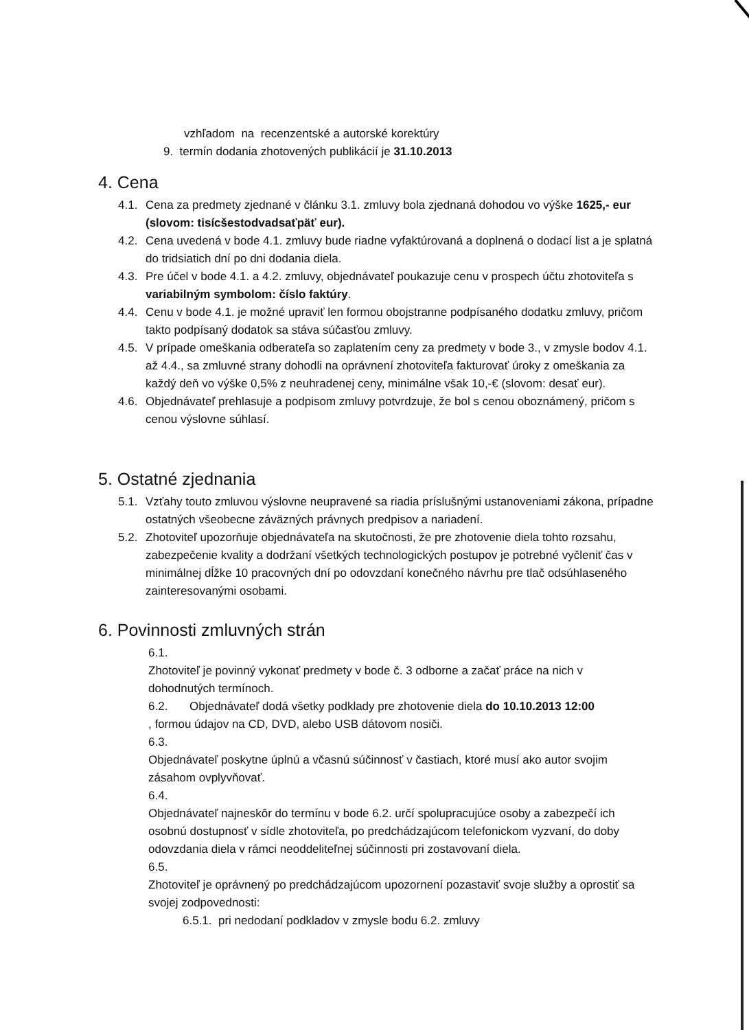vzhľadom na recenzentské a autorské korektúry
9. termín dodania zhotovených publikácií je 31.10.2013
4. Cena
4.1. Cena za predmety zjednané v článku 3.1. zmluvy bola zjednaná dohodou vo výške 1625,- eur (slovom: tisícšestodvadsaťpäť eur).
4.2. Cena uvedená v bode 4.1. zmluvy bude riadne vyfaktúrovaná a doplnená o dodací list a je splatná do tridsiatich dní po dni dodania diela.
4.3. Pre účel v bode 4.1. a 4.2. zmluvy, objednávateľ poukazuje cenu v prospech účtu zhotoviteľa s variabilným symbolom: číslo faktúry.
4.4. Cenu v bode 4.1. je možné upraviť len formou obojstranne podpísaného dodatku zmluvy, pričom takto podpísaný dodatok sa stáva súčasťou zmluvy.
4.5. V prípade omeškania odberateľa so zaplatením ceny za predmety v bode 3., v zmysle bodov 4.1. až 4.4., sa zmluvné strany dohodli na oprávnení zhotoviteľa fakturovať úroky z omeškania za každý deň vo výške 0,5% z neuhradenej ceny, minimálne však 10,-€ (slovom: desať eur).
4.6. Objednávateľ prehlasuje a podpisom zmluvy potvrdzuje, že bol s cenou oboznámený, pričom s cenou výslovne súhlasí.
5. Ostatné zjednania
5.1. Vzťahy touto zmluvou výslovne neupravené sa riadia príslušnými ustanoveniami zákona, prípadne ostatných všeobecne záväzných právnych predpisov a nariadení.
5.2. Zhotoviteľ upozorňuje objednávateľa na skutočnosti, že pre zhotovenie diela tohto rozsahu, zabezpečenie kvality a dodržaní všetkých technologických postupov je potrebné vyčleniť čas v minimálnej dĺžke 10 pracovných dní po odovzdaní konečného návrhu pre tlač odsúhlaseného zainteresovanými osobami.
6. Povinnosti zmluvných strán
6.1. Zhotoviteľ je povinný vykonať predmety v bode č. 3 odborne a začať práce na nich v dohodnutých termínoch.
6.2. Objednávateľ dodá všetky podklady pre zhotovenie diela do 10.10.2013 12:00, formou údajov na CD, DVD, alebo USB dátovom nosiči.
6.3. Objednávateľ poskytne úplnú a včasnú súčinnosť v častiach, ktoré musí ako autor svojim zásahom ovplyvňovať.
6.4. Objednávateľ najneskôr do termínu v bode 6.2. určí spolupracujúce osoby a zabezpečí ich osobnú dostupnosť v sídle zhotoviteľa, po predchádzajúcom telefonickom vyzvaní, do doby odovzdania diela v rámci neoddeliteľnej súčinnosti pri zostavovaní diela.
6.5. Zhotoviteľ je oprávnený po predchádzajúcom upozornení pozastaviť svoje služby a oprostiť sa svojej zodpovednosti:
6.5.1. pri nedodaní podkladov v zmysle bodu 6.2. zmluvy